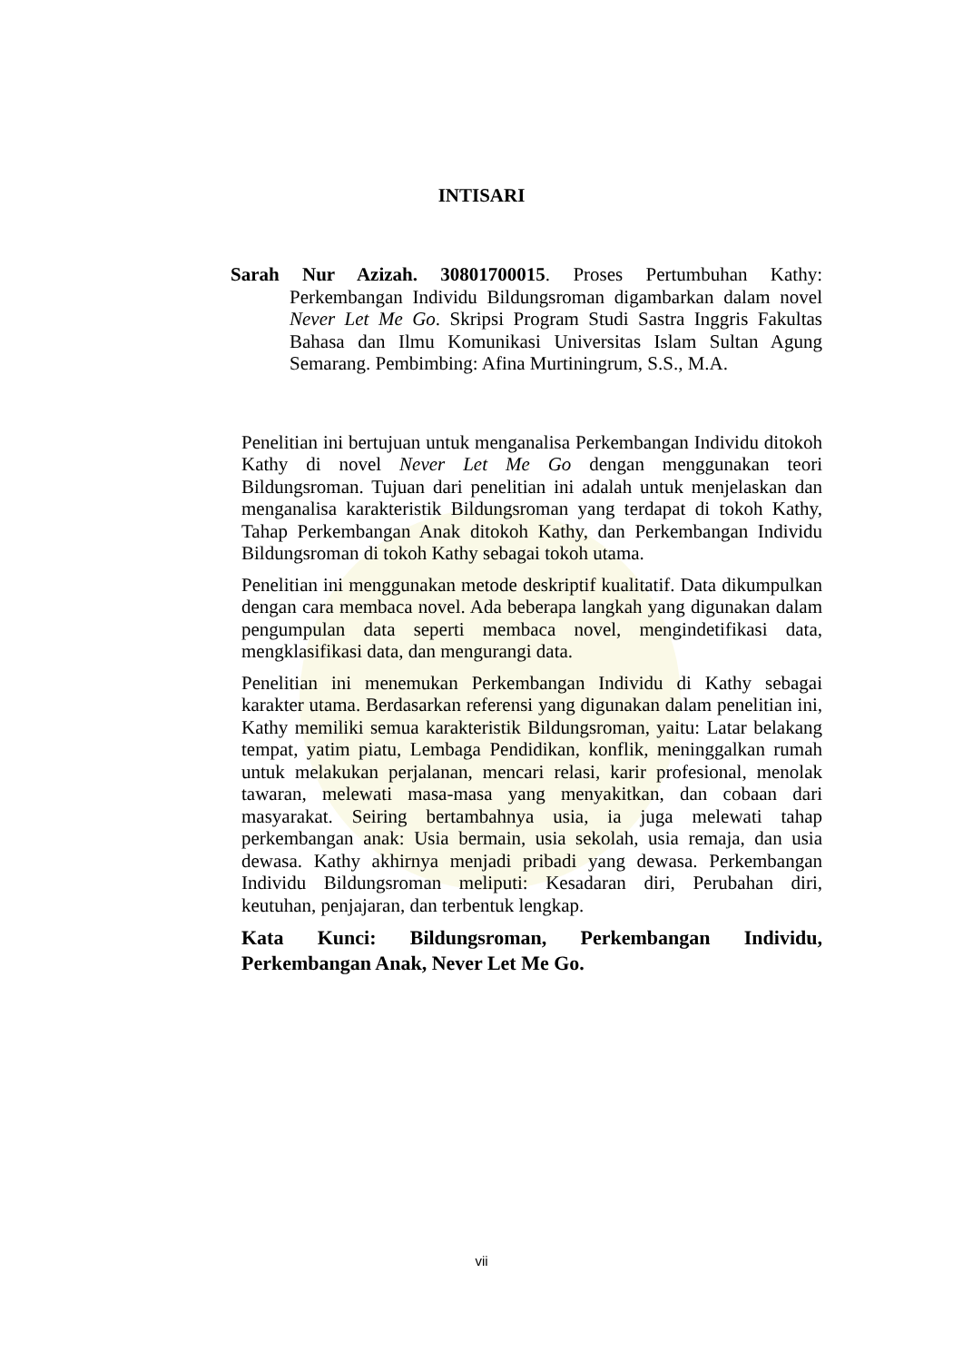INTISARI
Sarah Nur Azizah. 30801700015. Proses Pertumbuhan Kathy: Perkembangan Individu Bildungsroman digambarkan dalam novel Never Let Me Go. Skripsi Program Studi Sastra Inggris Fakultas Bahasa dan Ilmu Komunikasi Universitas Islam Sultan Agung Semarang. Pembimbing: Afina Murtiningrum, S.S., M.A.
Penelitian ini bertujuan untuk menganalisa Perkembangan Individu ditokoh Kathy di novel Never Let Me Go dengan menggunakan teori Bildungsroman. Tujuan dari penelitian ini adalah untuk menjelaskan dan menganalisa karakteristik Bildungsroman yang terdapat di tokoh Kathy, Tahap Perkembangan Anak ditokoh Kathy, dan Perkembangan Individu Bildungsroman di tokoh Kathy sebagai tokoh utama.
Penelitian ini menggunakan metode deskriptif kualitatif. Data dikumpulkan dengan cara membaca novel. Ada beberapa langkah yang digunakan dalam pengumpulan data seperti membaca novel, mengindetifikasi data, mengklasifikasi data, dan mengurangi data.
Penelitian ini menemukan Perkembangan Individu di Kathy sebagai karakter utama. Berdasarkan referensi yang digunakan dalam penelitian ini, Kathy memiliki semua karakteristik Bildungsroman, yaitu: Latar belakang tempat, yatim piatu, Lembaga Pendidikan, konflik, meninggalkan rumah untuk melakukan perjalanan, mencari relasi, karir profesional, menolak tawaran, melewati masa-masa yang menyakitkan, dan cobaan dari masyarakat. Seiring bertambahnya usia, ia juga melewati tahap perkembangan anak: Usia bermain, usia sekolah, usia remaja, dan usia dewasa. Kathy akhirnya menjadi pribadi yang dewasa. Perkembangan Individu Bildungsroman meliputi: Kesadaran diri, Perubahan diri, keutuhan, penjajaran, dan terbentuk lengkap.
Kata Kunci: Bildungsroman, Perkembangan Individu, Perkembangan Anak, Never Let Me Go.
vii